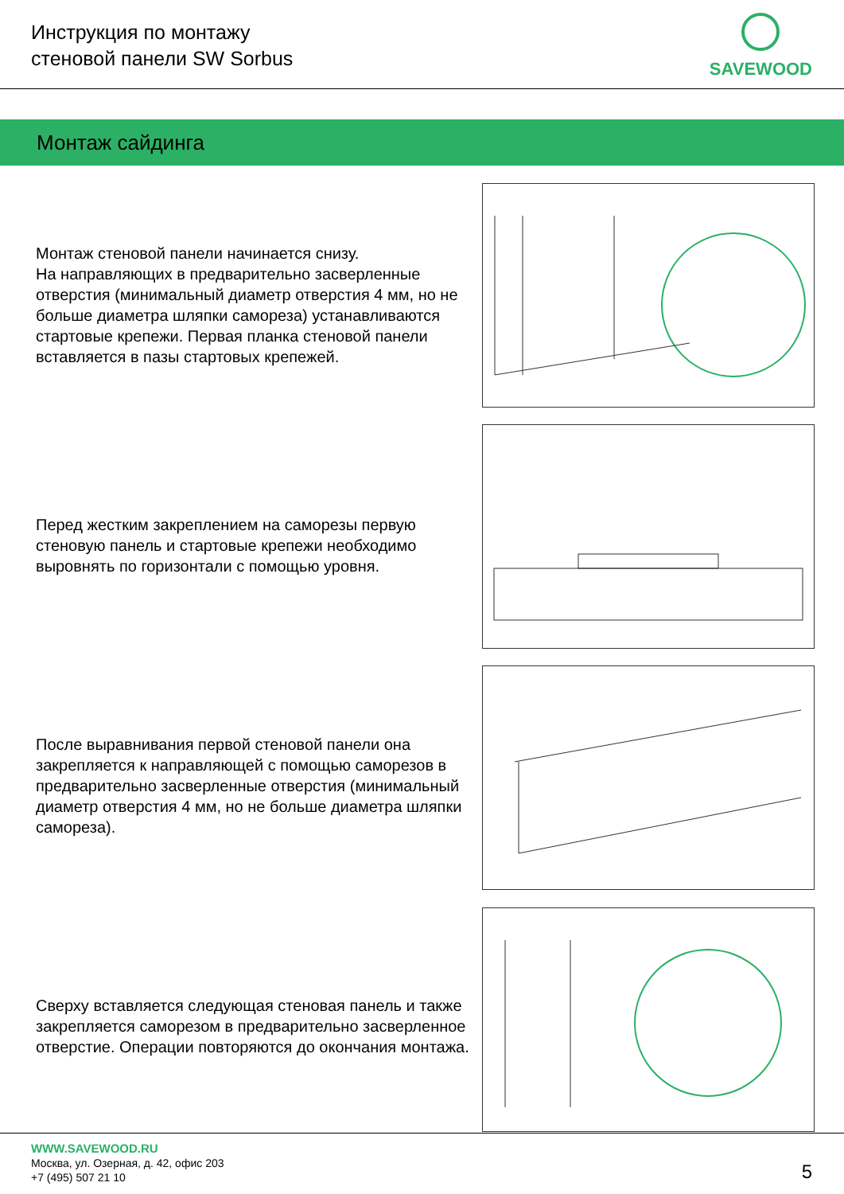Инструкция по монтажу
стеновой панели SW Sorbus
SAVEWOOD
Монтаж сайдинга
Монтаж стеновой панели начинается снизу.
На направляющих в предварительно засверленные отверстия (минимальный диаметр отверстия 4 мм, но не больше диаметра шляпки самореза) устанавливаются стартовые крепежи. Первая планка стеновой панели вставляется в пазы стартовых крепежей.
Перед жестким закреплением на саморезы первую стеновую панель и стартовые крепежи необходимо выровнять по горизонтали с помощью уровня.
После выравнивания первой стеновой панели она закрепляется к направляющей с помощью саморезов в предварительно засверленные отверстия (минимальный диаметр отверстия 4 мм, но не больше диаметра шляпки самореза).
Сверху вставляется следующая стеновая панель и также закрепляется саморезом в предварительно засверленное отверстие. Операции повторяются до окончания монтажа.
WWW.SAVEWOOD.RU
Москва, ул. Озерная, д. 42, офис 203
+7 (495) 507 21 10
5